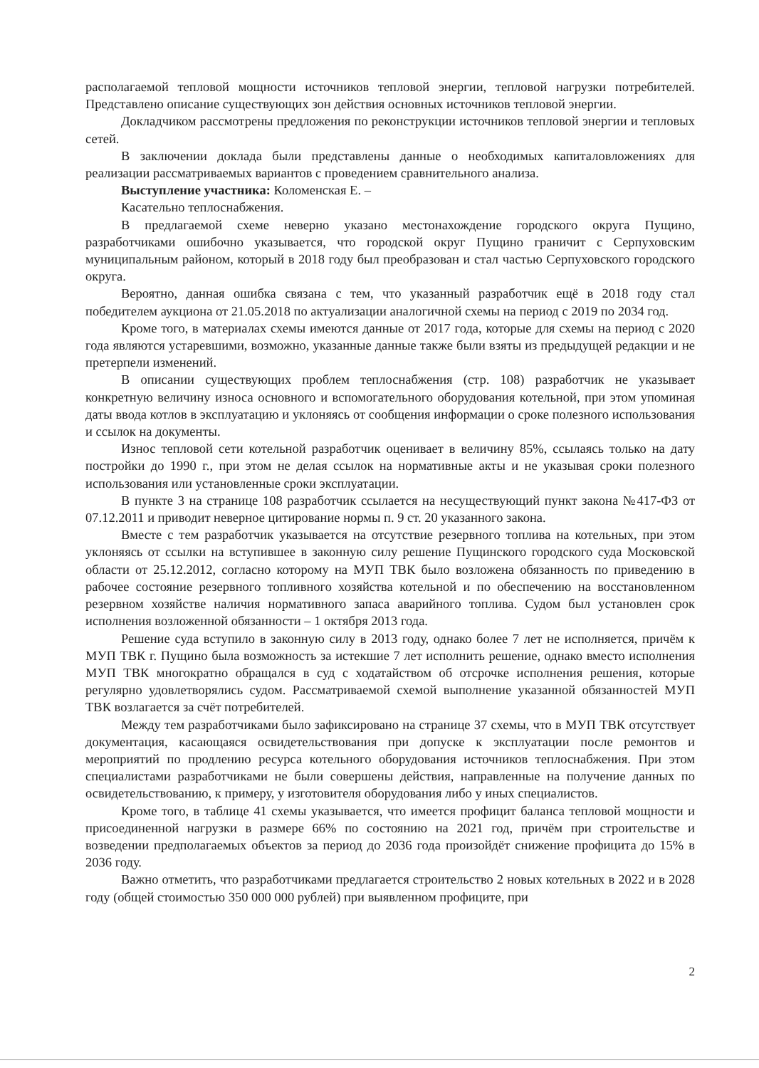располагаемой тепловой мощности источников тепловой энергии, тепловой нагрузки потребителей. Представлено описание существующих зон действия основных источников тепловой энергии.
Докладчиком рассмотрены предложения по реконструкции источников тепловой энергии и тепловых сетей.
В заключении доклада были представлены данные о необходимых капиталовложениях для реализации рассматриваемых вариантов с проведением сравнительного анализа.
Выступление участника: Коломенская Е. –
Касательно теплоснабжения.
В предлагаемой схеме неверно указано местонахождение городского округа Пущино, разработчиками ошибочно указывается, что городской округ Пущино граничит с Серпуховским муниципальным районом, который в 2018 году был преобразован и стал частью Серпуховского городского округа.
Вероятно, данная ошибка связана с тем, что указанный разработчик ещё в 2018 году стал победителем аукциона от 21.05.2018 по актуализации аналогичной схемы на период с 2019 по 2034 год.
Кроме того, в материалах схемы имеются данные от 2017 года, которые для схемы на период с 2020 года являются устаревшими, возможно, указанные данные также были взяты из предыдущей редакции и не претерпели изменений.
В описании существующих проблем теплоснабжения (стр. 108) разработчик не указывает конкретную величину износа основного и вспомогательного оборудования котельной, при этом упоминая даты ввода котлов в эксплуатацию и уклоняясь от сообщения информации о сроке полезного использования и ссылок на документы.
Износ тепловой сети котельной разработчик оценивает в величину 85%, ссылаясь только на дату постройки до 1990 г., при этом не делая ссылок на нормативные акты и не указывая сроки полезного использования или установленные сроки эксплуатации.
В пункте 3 на странице 108 разработчик ссылается на несуществующий пункт закона №417-ФЗ от 07.12.2011 и приводит неверное цитирование нормы п. 9 ст. 20 указанного закона.
Вместе с тем разработчик указывается на отсутствие резервного топлива на котельных, при этом уклоняясь от ссылки на вступившее в законную силу решение Пущинского городского суда Московской области от 25.12.2012, согласно которому на МУП ТВК было возложена обязанность по приведению в рабочее состояние резервного топливного хозяйства котельной и по обеспечению на восстановленном резервном хозяйстве наличия нормативного запаса аварийного топлива. Судом был установлен срок исполнения возложенной обязанности – 1 октября 2013 года.
Решение суда вступило в законную силу в 2013 году, однако более 7 лет не исполняется, причём к МУП ТВК г. Пущино была возможность за истекшие 7 лет исполнить решение, однако вместо исполнения МУП ТВК многократно обращался в суд с ходатайством об отсрочке исполнения решения, которые регулярно удовлетворялись судом. Рассматриваемой схемой выполнение указанной обязанностей МУП ТВК возлагается за счёт потребителей.
Между тем разработчиками было зафиксировано на странице 37 схемы, что в МУП ТВК отсутствует документация, касающаяся освидетельствования при допуске к эксплуатации после ремонтов и мероприятий по продлению ресурса котельного оборудования источников теплоснабжения. При этом специалистами разработчиками не были совершены действия, направленные на получение данных по освидетельствованию, к примеру, у изготовителя оборудования либо у иных специалистов.
Кроме того, в таблице 41 схемы указывается, что имеется профицит баланса тепловой мощности и присоединенной нагрузки в размере 66% по состоянию на 2021 год, причём при строительстве и возведении предполагаемых объектов за период до 2036 года произойдёт снижение профицита до 15% в 2036 году.
Важно отметить, что разработчиками предлагается строительство 2 новых котельных в 2022 и в 2028 году (общей стоимостью 350 000 000 рублей) при выявленном профиците, при
2